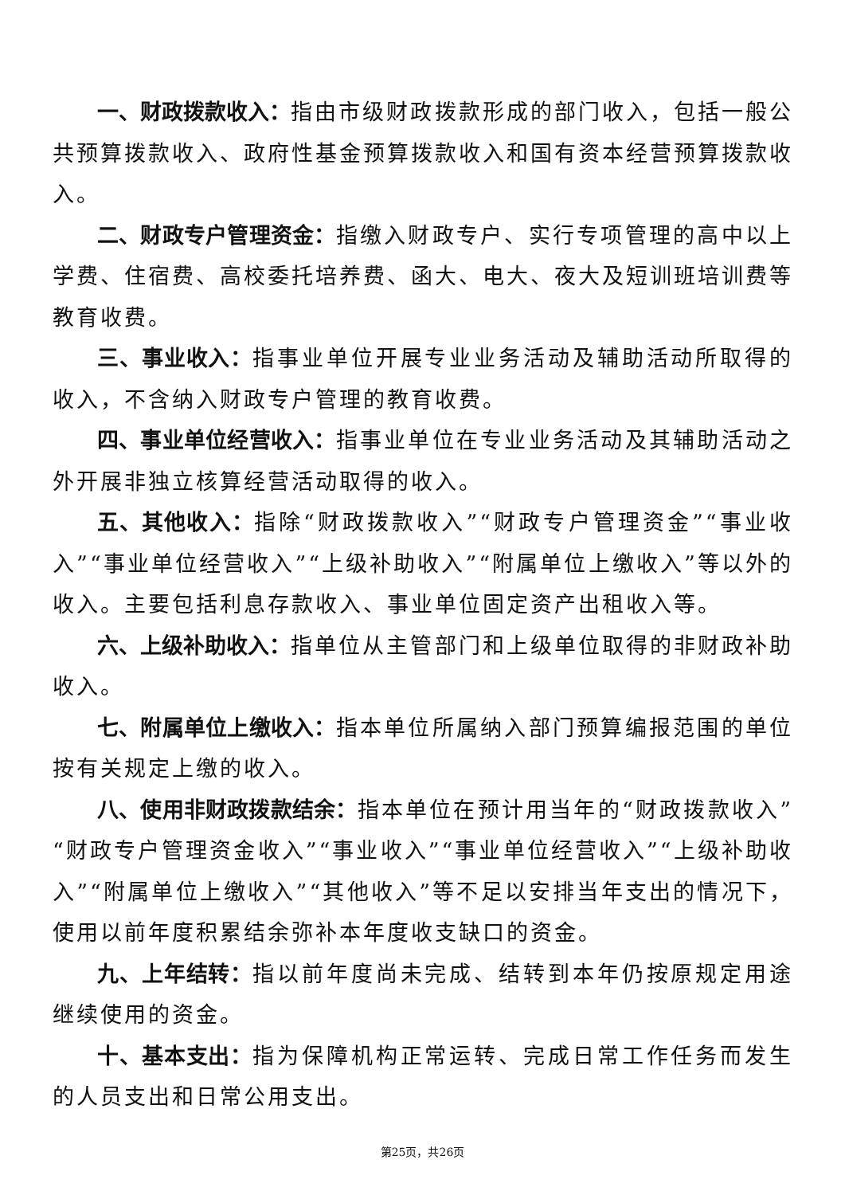一、财政拨款收入：指由市级财政拨款形成的部门收入，包括一般公共预算拨款收入、政府性基金预算拨款收入和国有资本经营预算拨款收入。
二、财政专户管理资金：指缴入财政专户、实行专项管理的高中以上学费、住宿费、高校委托培养费、函大、电大、夜大及短训班培训费等教育收费。
三、事业收入：指事业单位开展专业业务活动及辅助活动所取得的收入，不含纳入财政专户管理的教育收费。
四、事业单位经营收入：指事业单位在专业业务活动及其辅助活动之外开展非独立核算经营活动取得的收入。
五、其他收入：指除“财政拨款收入”“财政专户管理资金”“事业收入”“事业单位经营收入”“上级补助收入”“附属单位上缴收入”等以外的收入。主要包括利息存款收入、事业单位固定资产出租收入等。
六、上级补助收入：指单位从主管部门和上级单位取得的非财政补助收入。
七、附属单位上缴收入：指本单位所属纳入部门预算编报范围的单位按有关规定上缴的收入。
八、使用非财政拨款结余：指本单位在预计用当年的“财政拨款收入”“财政专户管理资金收入”“事业收入”“事业单位经营收入”“上级补助收入”“附属单位上缴收入”“其他收入”等不足以安排当年支出的情况下，使用以前年度积累结余弥补本年度收支缺口的资金。
九、上年结转：指以前年度尚未完成、结转到本年仍按原规定用途继续使用的资金。
十、基本支出：指为保障机构正常运转、完成日常工作任务而发生的人员支出和日常公用支出。
第25页，共26页